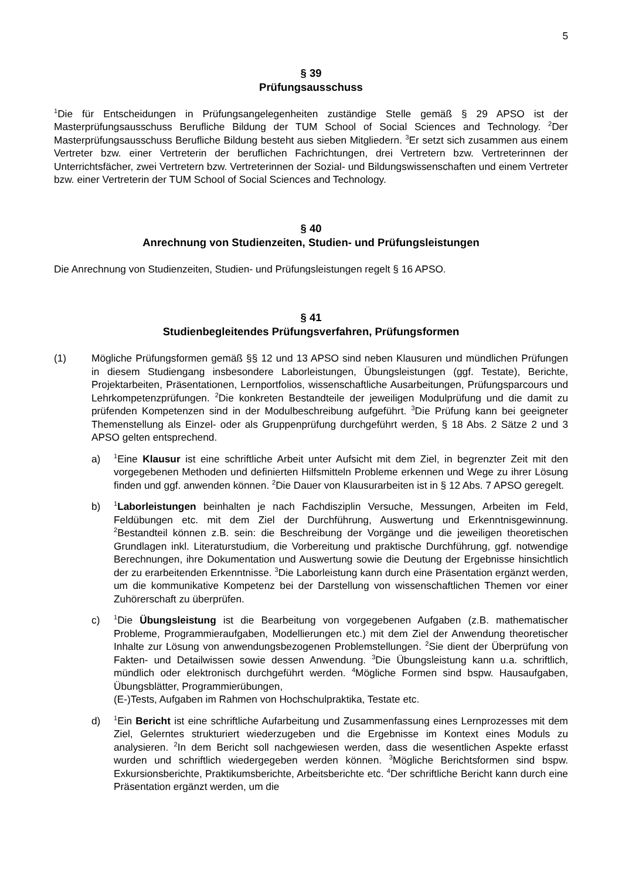5
§ 39
Prüfungsausschuss
<sup>1</sup> Die für Entscheidungen in Prüfungsangelegenheiten zuständige Stelle gemäß § 29 APSO ist der Masterprüfungsausschuss Berufliche Bildung der TUM School of Social Sciences and Technology. <sup>2</sup>Der Masterprüfungsausschuss Berufliche Bildung besteht aus sieben Mitgliedern. <sup>3</sup>Er setzt sich zusammen aus einem Vertreter bzw. einer Vertreterin der beruflichen Fachrichtungen, drei Vertretern bzw. Vertreterinnen der Unterrichtsfächer, zwei Vertretern bzw. Vertreterinnen der Sozial- und Bildungswissenschaften und einem Vertreter bzw. einer Vertreterin der TUM School of Social Sciences and Technology.
§ 40
Anrechnung von Studienzeiten, Studien- und Prüfungsleistungen
Die Anrechnung von Studienzeiten, Studien- und Prüfungsleistungen regelt § 16 APSO.
§ 41
Studienbegleitendes Prüfungsverfahren, Prüfungsformen
(1) Mögliche Prüfungsformen gemäß §§ 12 und 13 APSO sind neben Klausuren und mündlichen Prüfungen in diesem Studiengang insbesondere Laborleistungen, Übungsleistungen (ggf. Testate), Berichte, Projektarbeiten, Präsentationen, Lernportfolios, wissenschaftliche Ausarbeitungen, Prüfungsparcours und Lehrkompetenzprüfungen. <sup>2</sup>Die konkreten Bestandteile der jeweiligen Modulprüfung und die damit zu prüfenden Kompetenzen sind in der Modulbeschreibung aufgeführt. <sup>3</sup>Die Prüfung kann bei geeigneter Themenstellung als Einzel- oder als Gruppenprüfung durchgeführt werden, § 18 Abs. 2 Sätze 2 und 3 APSO gelten entsprechend.
a)
<sup>1</sup> Eine Klausur ist eine schriftliche Arbeit unter Aufsicht mit dem Ziel, in begrenzter Zeit mit den vorgegebenen Methoden und definierten Hilfsmitteln Probleme erkennen und Wege zu ihrer Lösung finden und ggf. anwenden können. <sup>2</sup>Die Dauer von Klausurarbeiten ist in § 12 Abs. 7 APSO geregelt.
b)
<sup>1</sup> Laborleistungen beinhalten je nach Fachdisziplin Versuche, Messungen, Arbeiten im Feld, Feldübungen etc. mit dem Ziel der Durchführung, Auswertung und Erkenntnisgewinnung. <sup>2</sup>Bestandteil können z.B. sein: die Beschreibung der Vorgänge und die jeweiligen theoretischen Grundlagen inkl. Literaturstudium, die Vorbereitung und praktische Durchführung, ggf. notwendige Berechnungen, ihre Dokumentation und Auswertung sowie die Deutung der Ergebnisse hinsichtlich der zu erarbeitenden Erkenntnisse. <sup>3</sup>Die Laborleistung kann durch eine Präsentation ergänzt werden, um die kommunikative Kompetenz bei der Darstellung von wissenschaftlichen Themen vor einer Zuhörerschaft zu überprüfen.
c)
<sup>1</sup> Die Übungsleistung ist die Bearbeitung von vorgegebenen Aufgaben (z.B. mathematischer Probleme, Programmieraufgaben, Modellierungen etc.) mit dem Ziel der Anwendung theoretischer Inhalte zur Lösung von anwendungsbezogenen Problemstellungen. <sup>2</sup>Sie dient der Überprüfung von Fakten- und Detailwissen sowie dessen Anwendung. <sup>3</sup>Die Übungsleistung kann u.a. schriftlich, mündlich oder elektronisch durchgeführt werden. <sup>4</sup>Mögliche Formen sind bspw. Hausaufgaben, Übungsblätter, Programmierübungen,
(E-)Tests, Aufgaben im Rahmen von Hochschulpraktika, Testate etc.
d)
<sup>1</sup> Ein Bericht ist eine schriftliche Aufarbeitung und Zusammenfassung eines Lernprozesses mit dem Ziel, Gelerntes strukturiert wiederzugeben und die Ergebnisse im Kontext eines Moduls zu analysieren. <sup>2</sup>In dem Bericht soll nachgewiesen werden, dass die wesentlichen Aspekte erfasst wurden und schriftlich wiedergegeben werden können. <sup>3</sup>Mögliche Berichtsformen sind bspw. Exkursionsberichte, Praktikumsberichte, Arbeitsberichte etc. <sup>4</sup>Der schriftliche Bericht kann durch eine Präsentation ergänzt werden, um die